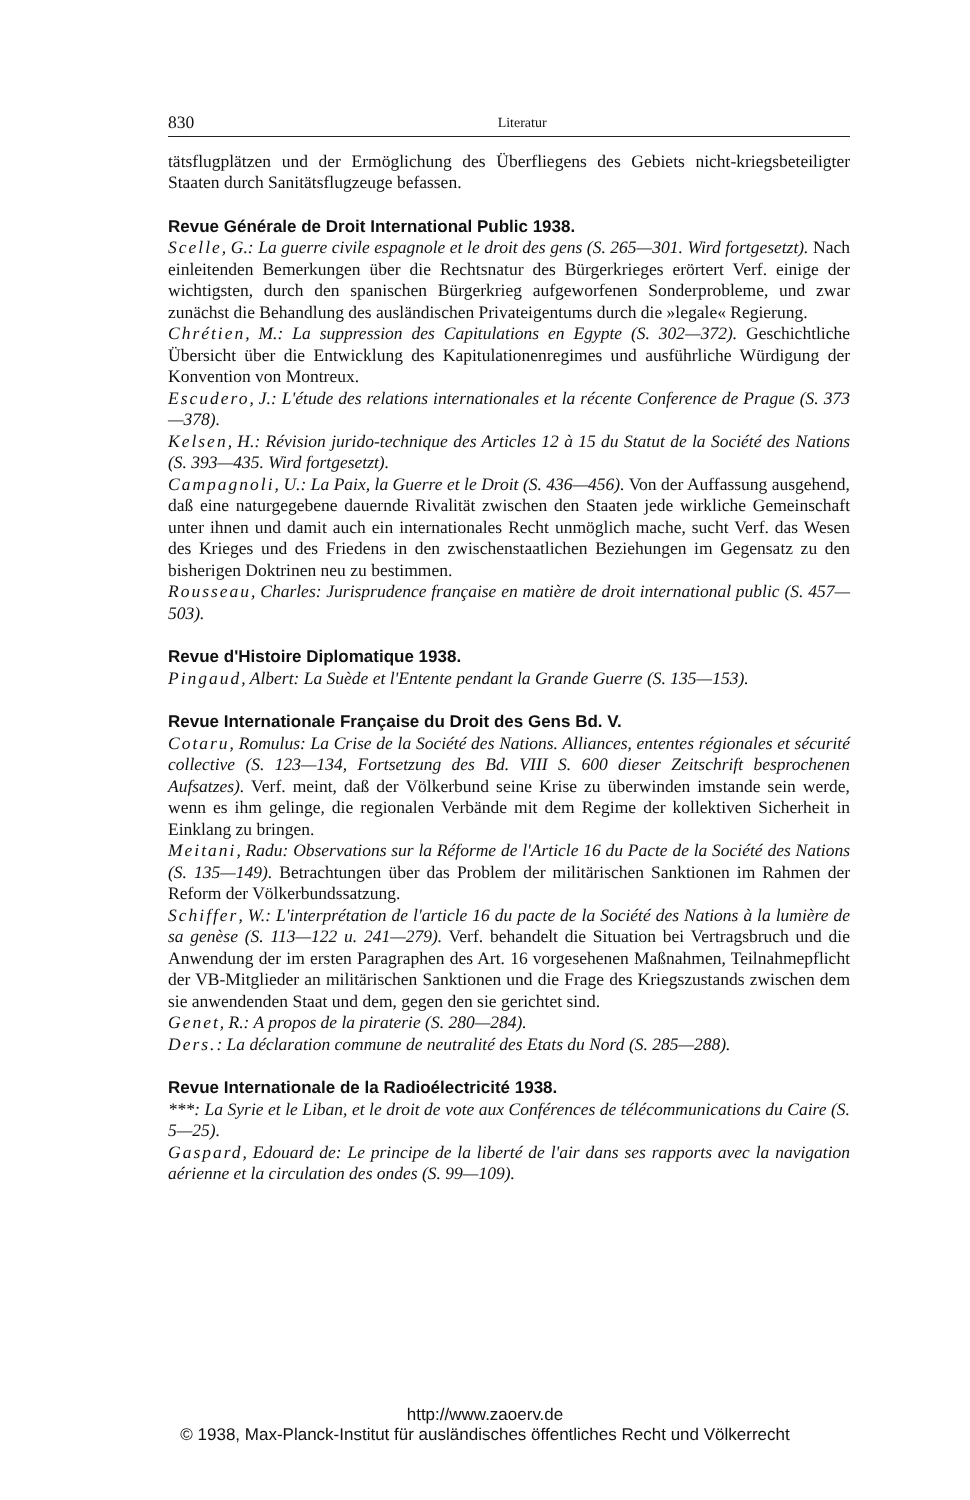830 Literatur
tätsflugplätzen und der Ermöglichung des Überfliegens des Gebiets nicht-kriegsbeteiligter Staaten durch Sanitätsflugzeuge befassen.
Revue Générale de Droit International Public 1938.
Scelle, G.: La guerre civile espagnole et le droit des gens (S. 265—301. Wird fortgesetzt). Nach einleitenden Bemerkungen über die Rechtsnatur des Bürgerkrieges erörtert Verf. einige der wichtigsten, durch den spanischen Bürgerkrieg aufgeworfenen Sonderprobleme, und zwar zunächst die Behandlung des ausländischen Privateigentums durch die »legale« Regierung.
Chrétien, M.: La suppression des Capitulations en Egypte (S. 302—372). Geschichtliche Übersicht über die Entwicklung des Kapitulationenregimes und ausführliche Würdigung der Konvention von Montreux.
Escudero, J.: L'étude des relations internationales et la récente Conference de Prague (S. 373—378).
Kelsen, H.: Révision jurido-technique des Articles 12 à 15 du Statut de la Société des Nations (S. 393—435. Wird fortgesetzt).
Campagnoli, U.: La Paix, la Guerre et le Droit (S. 436—456). Von der Auffassung ausgehend, daß eine naturgegebene dauernde Rivalität zwischen den Staaten jede wirkliche Gemeinschaft unter ihnen und damit auch ein internationales Recht unmöglich mache, sucht Verf. das Wesen des Krieges und des Friedens in den zwischenstaatlichen Beziehungen im Gegensatz zu den bisherigen Doktrinen neu zu bestimmen.
Rousseau, Charles: Jurisprudence française en matière de droit international public (S. 457—503).
Revue d'Histoire Diplomatique 1938.
Pingaud, Albert: La Suède et l'Entente pendant la Grande Guerre (S. 135—153).
Revue Internationale Française du Droit des Gens Bd. V.
Cotaru, Romulus: La Crise de la Société des Nations. Alliances, ententes régionales et sécurité collective (S. 123—134, Fortsetzung des Bd. VIII S. 600 dieser Zeitschrift besprochenen Aufsatzes). Verf. meint, daß der Völkerbund seine Krise zu überwinden imstande sein werde, wenn es ihm gelinge, die regionalen Verbände mit dem Regime der kollektiven Sicherheit in Einklang zu bringen.
Meitani, Radu: Observations sur la Réforme de l'Article 16 du Pacte de la Société des Nations (S. 135—149). Betrachtungen über das Problem der militärischen Sanktionen im Rahmen der Reform der Völkerbundssatzung.
Schiffer, W.: L'interprétation de l'article 16 du pacte de la Société des Nations à la lumière de sa genèse (S. 113—122 u. 241—279). Verf. behandelt die Situation bei Vertragsbruch und die Anwendung der im ersten Paragraphen des Art. 16 vorgesehenen Maßnahmen, Teilnahmepflicht der VB-Mitglieder an militärischen Sanktionen und die Frage des Kriegszustands zwischen dem sie anwendenden Staat und dem, gegen den sie gerichtet sind.
Genet, R.: A propos de la piraterie (S. 280—284).
Ders.: La déclaration commune de neutralité des Etats du Nord (S. 285—288).
Revue Internationale de la Radioélectricité 1938.
***: La Syrie et le Liban, et le droit de vote aux Conférences de télécommunications du Caire (S. 5—25).
Gaspard, Edouard de: Le principe de la liberté de l'air dans ses rapports avec la navigation aérienne et la circulation des ondes (S. 99—109).
http://www.zaoerv.de
© 1938, Max-Planck-Institut für ausländisches öffentliches Recht und Völkerrecht